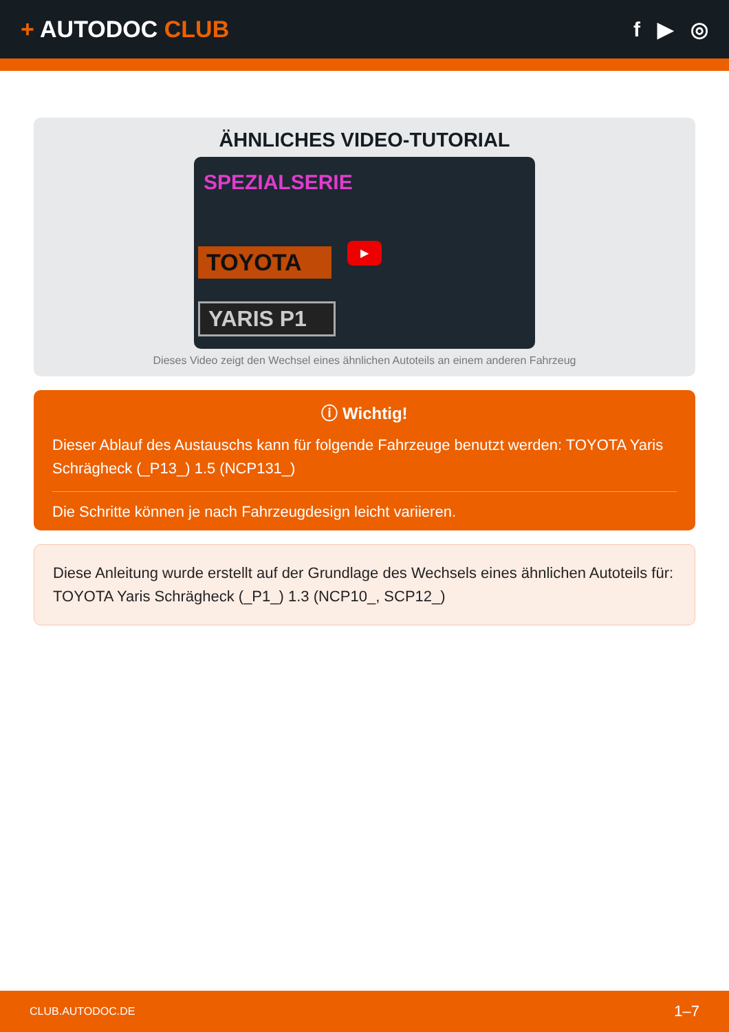+ AUTODOC CLUB f ▶ ◎
ÄHNLICHES VIDEO-TUTORIAL
SPEZIALSERIE
TOYOTA
YARIS P1
▶
Dieses Video zeigt den Wechsel eines ähnlichen Autoteils an einem anderen Fahrzeug
ⓘ Wichtig!
Dieser Ablauf des Austauschs kann für folgende Fahrzeuge benutzt werden: TOYOTA Yaris Schrägheck (_P13_) 1.5 (NCP131_)
Die Schritte können je nach Fahrzeugdesign leicht variieren.
Diese Anleitung wurde erstellt auf der Grundlage des Wechsels eines ähnlichen Autoteils für: TOYOTA Yaris Schrägheck (_P1_) 1.3 (NCP10_, SCP12_)
CLUB.AUTODOC.DE 1–7